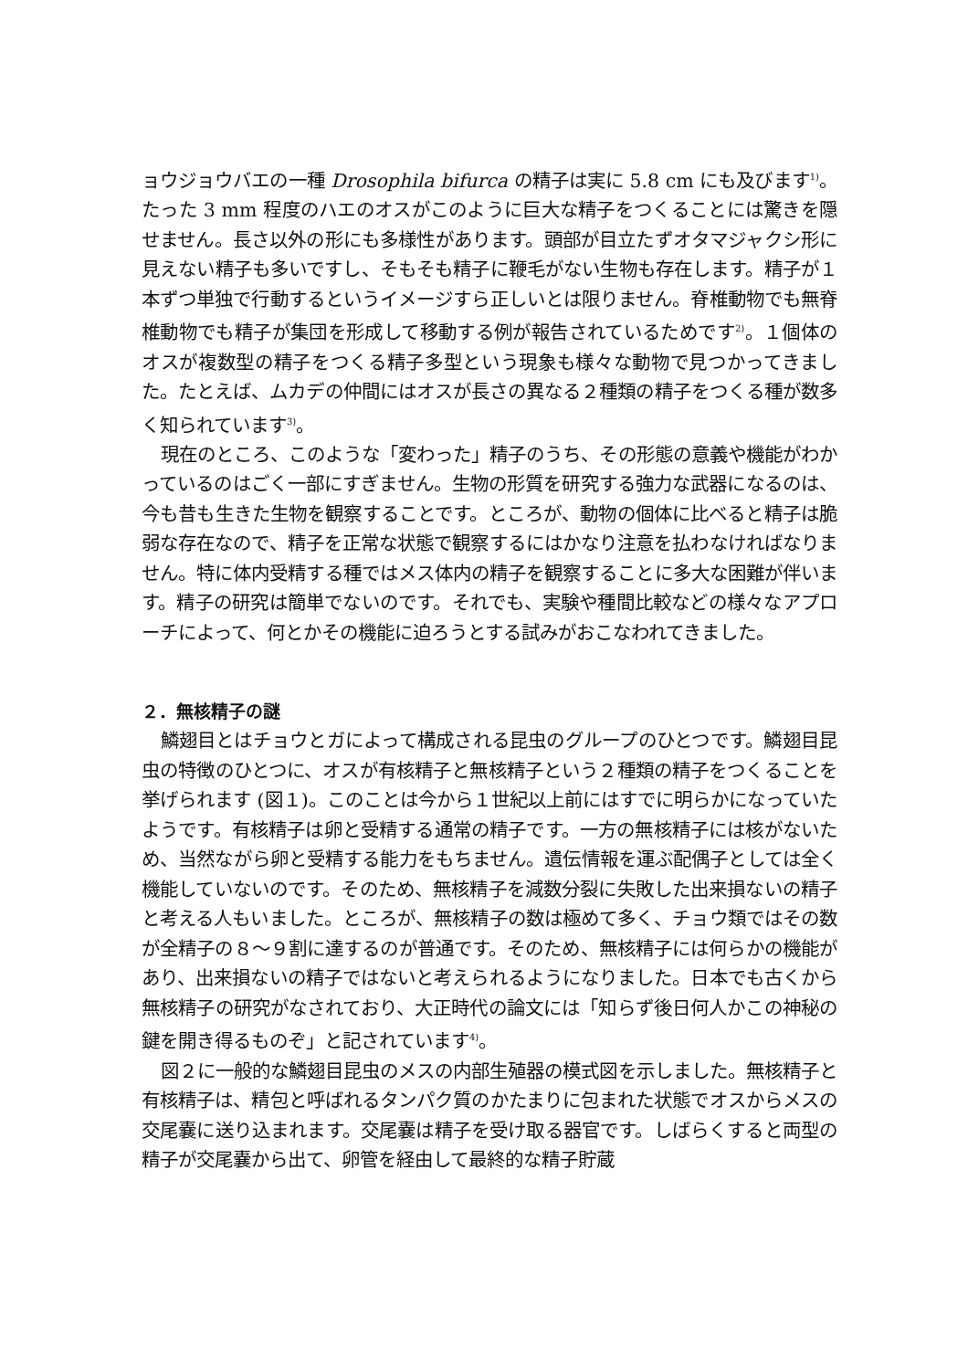ョウジョウバエの一種 Drosophila bifurca の精子は実に 5.8 cm にも及びます<sup>1)</sup>。たった 3 mm 程度のハエのオスがこのように巨大な精子をつくることには驚きを隠せません。長さ以外の形にも多様性があります。頭部が目立たずオタマジャクシ形に見えない精子も多いですし、そもそも精子に鞭毛がない生物も存在します。精子が１本ずつ単独で行動するというイメージすら正しいとは限りません。脊椎動物でも無脊椎動物でも精子が集団を形成して移動する例が報告されているためです<sup>2)</sup>。１個体のオスが複数型の精子をつくる精子多型という現象も様々な動物で見つかってきました。たとえば、ムカデの仲間にはオスが長さの異なる２種類の精子をつくる種が数多く知られています<sup>3)</sup>。
現在のところ、このような「変わった」精子のうち、その形態の意義や機能がわかっているのはごく一部にすぎません。生物の形質を研究する強力な武器になるのは、今も昔も生きた生物を観察することです。ところが、動物の個体に比べると精子は脆弱な存在なので、精子を正常な状態で観察するにはかなり注意を払わなければなりません。特に体内受精する種ではメス体内の精子を観察することに多大な困難が伴います。精子の研究は簡単でないのです。それでも、実験や種間比較などの様々なアプローチによって、何とかその機能に迫ろうとする試みがおこなわれてきました。
２．無核精子の謎
鱗翅目とはチョウとガによって構成される昆虫のグループのひとつです。鱗翅目昆虫の特徴のひとつに、オスが有核精子と無核精子という２種類の精子をつくることを挙げられます (図１)。このことは今から１世紀以上前にはすでに明らかになっていたようです。有核精子は卵と受精する通常の精子です。一方の無核精子には核がないため、当然ながら卵と受精する能力をもちません。遺伝情報を運ぶ配偶子としては全く機能していないのです。そのため、無核精子を減数分裂に失敗した出来損ないの精子と考える人もいました。ところが、無核精子の数は極めて多く、チョウ類ではその数が全精子の８～９割に達するのが普通です。そのため、無核精子には何らかの機能があり、出来損ないの精子ではないと考えられるようになりました。日本でも古くから無核精子の研究がなされており、大正時代の論文には「知らず後日何人かこの神秘の鍵を開き得るものぞ」と記されています<sup>4)</sup>。
図２に一般的な鱗翅目昆虫のメスの内部生殖器の模式図を示しました。無核精子と有核精子は、精包と呼ばれるタンパク質のかたまりに包まれた状態でオスからメスの交尾嚢に送り込まれます。交尾嚢は精子を受け取る器官です。しばらくすると両型の精子が交尾嚢から出て、卵管を経由して最終的な精子貯蔵